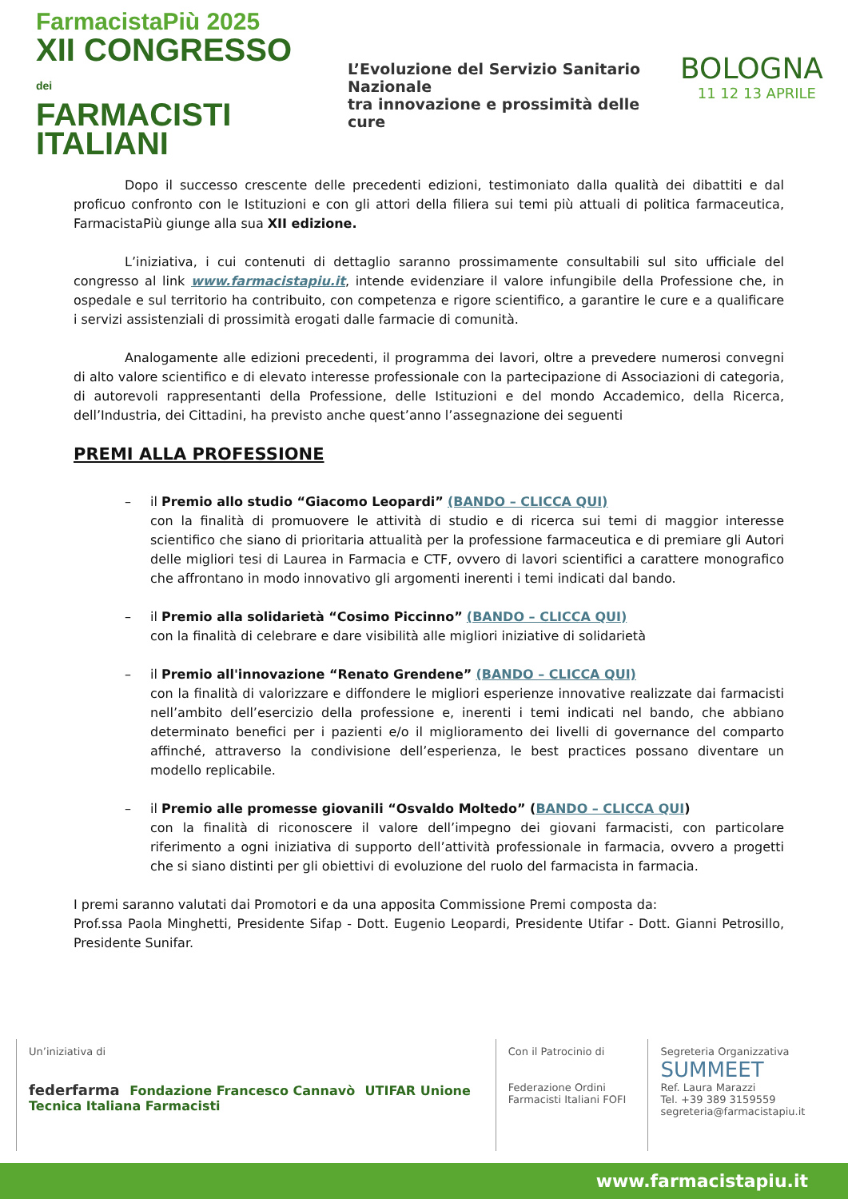FarmacistaPiù 2025
XII CONGRESSO dei
FARMACISTI
ITALIANI
L’Evoluzione del Servizio Sanitario Nazionale
tra innovazione e prossimità delle cure
BOLOGNA
11 12 13 APRILE
Dopo il successo crescente delle precedenti edizioni, testimoniato dalla qualità dei dibattiti e dal proficuo confronto con le Istituzioni e con gli attori della filiera sui temi più attuali di politica farmaceutica, FarmacistaPiù giunge alla sua XII edizione.
L’iniziativa, i cui contenuti di dettaglio saranno prossimamente consultabili sul sito ufficiale del congresso al link www.farmacistapiu.it, intende evidenziare il valore infungibile della Professione che, in ospedale e sul territorio ha contribuito, con competenza e rigore scientifico, a garantire le cure e a qualificare i servizi assistenziali di prossimità erogati dalle farmacie di comunità.
Analogamente alle edizioni precedenti, il programma dei lavori, oltre a prevedere numerosi convegni di alto valore scientifico e di elevato interesse professionale con la partecipazione di Associazioni di categoria, di autorevoli rappresentanti della Professione, delle Istituzioni e del mondo Accademico, della Ricerca, dell’Industria, dei Cittadini, ha previsto anche quest’anno l’assegnazione dei seguenti
PREMI ALLA PROFESSIONE
– il Premio allo studio “Giacomo Leopardi” (BANDO – CLICCA QUI)
con la finalità di promuovere le attività di studio e di ricerca sui temi di maggior interesse scientifico che siano di prioritaria attualità per la professione farmaceutica e di premiare gli Autori delle migliori tesi di Laurea in Farmacia e CTF, ovvero di lavori scientifici a carattere monografico che affrontano in modo innovativo gli argomenti inerenti i temi indicati dal bando.
– il Premio alla solidarietà “Cosimo Piccinno” (BANDO – CLICCA QUI)
con la finalità di celebrare e dare visibilità alle migliori iniziative di solidarietà
– il Premio all'innovazione “Renato Grendene” (BANDO – CLICCA QUI)
con la finalità di valorizzare e diffondere le migliori esperienze innovative realizzate dai farmacisti nell’ambito dell’esercizio della professione e, inerenti i temi indicati nel bando, che abbiano determinato benefici per i pazienti e/o il miglioramento dei livelli di governance del comparto affinché, attraverso la condivisione dell’esperienza, le best practices possano diventare un modello replicabile.
– il Premio alle promesse giovanili “Osvaldo Moltedo” (BANDO – CLICCA QUI)
con la finalità di riconoscere il valore dell’impegno dei giovani farmacisti, con particolare riferimento a ogni iniziativa di supporto dell’attività professionale in farmacia, ovvero a progetti che si siano distinti per gli obiettivi di evoluzione del ruolo del farmacista in farmacia.
I premi saranno valutati dai Promotori e da una apposita Commissione Premi composta da:
Prof.ssa Paola Minghetti, Presidente Sifap - Dott. Eugenio Leopardi, Presidente Utifar - Dott. Gianni Petrosillo, Presidente Sunifar.
Un’iniziativa di
federfarma Fondazione Francesco Cannavò UTIFAR Unione Tecnica Italiana Farmacisti
Con il Patrocinio di
Federazione Ordini Farmacisti Italiani FOFI
Segreteria Organizzativa
SUMMEET
Ref. Laura Marazzi
Tel. +39 389 3159559
segreteria@farmacistapiu.it
www.farmacistapiu.it